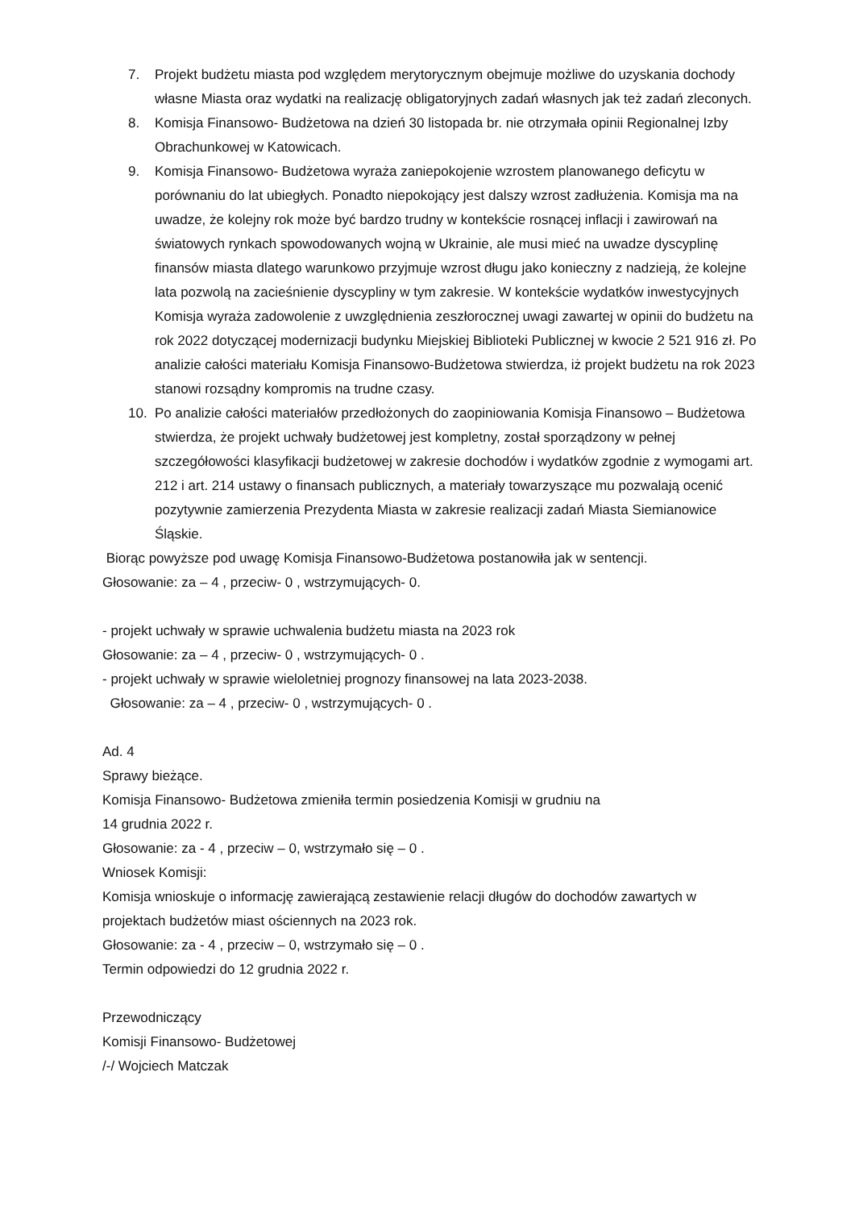7. Projekt budżetu miasta pod względem merytorycznym obejmuje możliwe do uzyskania dochody własne Miasta oraz wydatki na realizację obligatoryjnych zadań własnych jak też zadań zleconych.
8. Komisja Finansowo- Budżetowa na dzień 30 listopada br. nie otrzymała opinii Regionalnej Izby Obrachunkowej w Katowicach.
9. Komisja Finansowo- Budżetowa wyraża zaniepokojenie wzrostem planowanego deficytu w porównaniu do lat ubiegłych. Ponadto niepokojący jest dalszy wzrost zadłużenia. Komisja ma na uwadze, że kolejny rok może być bardzo trudny w kontekście rosnącej inflacji i zawirowań na światowych rynkach spowodowanych wojną w Ukrainie, ale musi mieć na uwadze dyscyplinę finansów miasta dlatego warunkowo przyjmuje wzrost długu jako konieczny z nadzieją, że kolejne lata pozwolą na zacieśnienie dyscypliny w tym zakresie. W kontekście wydatków inwestycyjnych Komisja wyraża zadowolenie z uwzględnienia zeszłorocznej uwagi zawartej w opinii do budżetu na rok 2022 dotyczącej modernizacji budynku Miejskiej Biblioteki Publicznej w kwocie 2 521 916 zł. Po analizie całości materiału Komisja Finansowo-Budżetowa stwierdza, iż projekt budżetu na rok 2023 stanowi rozsądny kompromis na trudne czasy.
10. Po analizie całości materiałów przedłożonych do zaopiniowania Komisja Finansowo – Budżetowa stwierdza, że projekt uchwały budżetowej jest kompletny, został sporządzony w pełnej szczegółowości klasyfikacji budżetowej w zakresie dochodów i wydatków zgodnie z wymogami art. 212 i art. 214 ustawy o finansach publicznych, a materiały towarzyszące mu pozwalają ocenić pozytywnie zamierzenia Prezydenta Miasta w zakresie realizacji zadań Miasta Siemianowice Śląskie.
Biorąc powyższe pod uwagę Komisja Finansowo-Budżetowa postanowiła jak w sentencji.
Głosowanie: za – 4 , przeciw- 0 , wstrzymujących- 0.
- projekt uchwały w sprawie uchwalenia budżetu miasta na 2023 rok
Głosowanie: za – 4 , przeciw- 0 , wstrzymujących- 0 .
- projekt uchwały w sprawie wieloletniej prognozy finansowej na lata 2023-2038.
Głosowanie: za – 4 , przeciw- 0 , wstrzymujących- 0 .
Ad. 4
Sprawy bieżące.
Komisja Finansowo- Budżetowa zmieniła termin posiedzenia Komisji w grudniu na
14 grudnia 2022 r.
Głosowanie: za - 4 , przeciw – 0, wstrzymało się – 0 .
Wniosek Komisji:
Komisja wnioskuje o informację zawierającą zestawienie relacji długów do dochodów zawartych w projektach budżetów miast ościennych na 2023 rok.
Głosowanie: za - 4 , przeciw – 0, wstrzymało się – 0 .
Termin odpowiedzi do 12 grudnia 2022 r.
Przewodniczący
Komisji Finansowo- Budżetowej
/-/ Wojciech Matczak